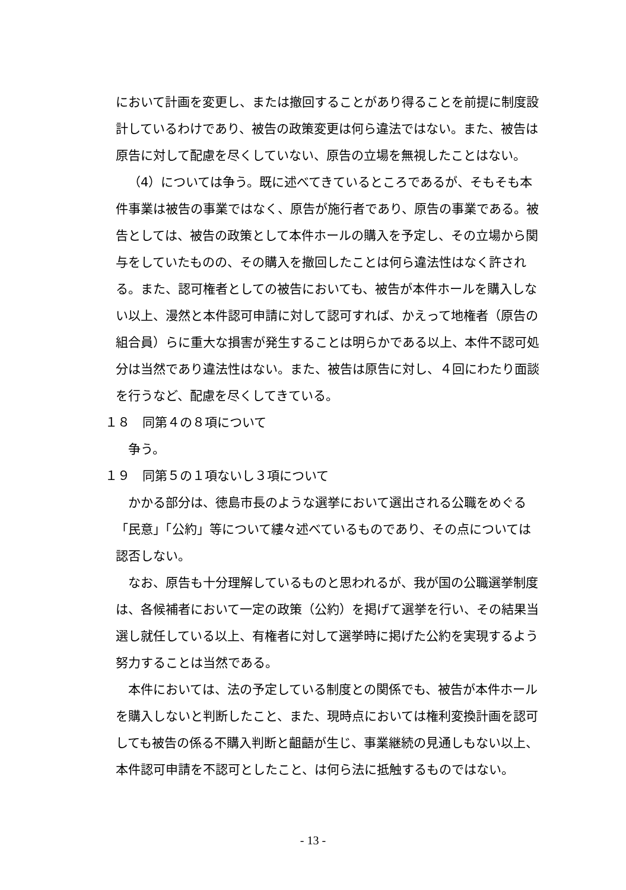において計画を変更し、または撤回することがあり得ることを前提に制度設計しているわけであり、被告の政策変更は何ら違法ではない。また、被告は原告に対して配慮を尽くしていない、原告の立場を無視したことはない。
（4）については争う。既に述べてきているところであるが、そもそも本件事業は被告の事業ではなく、原告が施行者であり、原告の事業である。被告としては、被告の政策として本件ホールの購入を予定し、その立場から関与をしていたものの、その購入を撤回したことは何ら違法性はなく許される。また、認可権者としての被告においても、被告が本件ホールを購入しない以上、漫然と本件認可申請に対して認可すれば、かえって地権者（原告の組合員）らに重大な損害が発生することは明らかである以上、本件不認可処分は当然であり違法性はない。また、被告は原告に対し、４回にわたり面談を行うなど、配慮を尽くしてきている。
１８　同第４の８項について
争う。
１９　同第５の１項ないし３項について
かかる部分は、徳島市長のような選挙において選出される公職をめぐる「民意」「公約」等について縷々述べているものであり、その点については認否しない。
なお、原告も十分理解しているものと思われるが、我が国の公職選挙制度は、各候補者において一定の政策（公約）を掲げて選挙を行い、その結果当選し就任している以上、有権者に対して選挙時に掲げた公約を実現するよう努力することは当然である。
本件においては、法の予定している制度との関係でも、被告が本件ホールを購入しないと判断したこと、また、現時点においては権利変換計画を認可しても被告の係る不購入判断と齟齬が生じ、事業継続の見通しもない以上、本件認可申請を不認可としたこと、は何ら法に抵触するものではない。
- 13 -